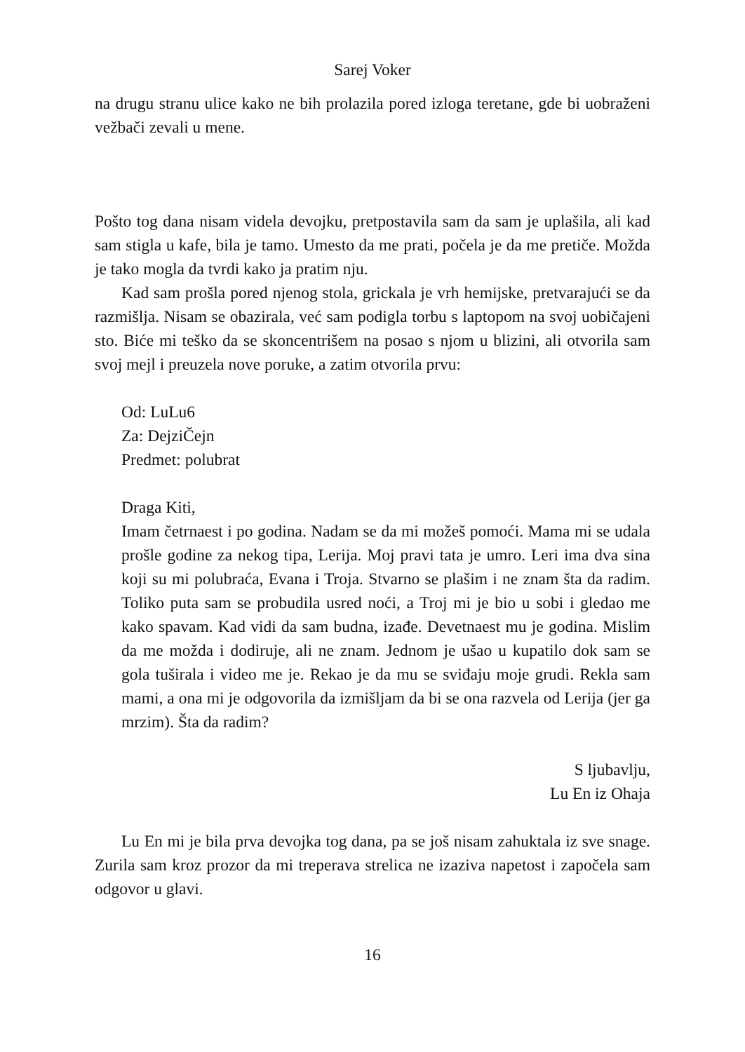Sarej Voker
na drugu stranu ulice kako ne bih prolazila pored izloga teretane, gde bi uobraženi vežbači zevali u mene.
Pošto tog dana nisam videla devojku, pretpostavila sam da sam je uplašila, ali kad sam stigla u kafe, bila je tamo. Umesto da me prati, počela je da me pretiče. Možda je tako mogla da tvrdi kako ja pratim nju.
Kad sam prošla pored njenog stola, grickala je vrh hemijske, pretvarajući se da razmišlja. Nisam se obazirala, već sam podigla torbu s laptopom na svoj uobičajeni sto. Biće mi teško da se skoncentrišem na posao s njom u blizini, ali otvorila sam svoj mejl i preuzela nove poruke, a zatim otvorila prvu:
Od: LuLu6
Za: DejziČejn
Predmet: polubrat
Draga Kiti,
Imam četrnaest i po godina. Nadam se da mi možeš pomoći. Mama mi se udala prošle godine za nekog tipa, Lerija. Moj pravi tata je umro. Leri ima dva sina koji su mi polubraća, Evana i Troja. Stvarno se plašim i ne znam šta da radim. Toliko puta sam se probudila usred noći, a Troj mi je bio u sobi i gledao me kako spavam. Kad vidi da sam budna, izađe. Devetnaest mu je godina. Mislim da me možda i dodiruje, ali ne znam. Jednom je ušao u kupatilo dok sam se gola tuširala i video me je. Rekao je da mu se sviđaju moje grudi. Rekla sam mami, a ona mi je odgovorila da izmišljam da bi se ona razvela od Lerija (jer ga mrzim). Šta da radim?
S ljubavlju,
Lu En iz Ohaja
Lu En mi je bila prva devojka tog dana, pa se još nisam zahuktala iz sve snage. Zurila sam kroz prozor da mi treperava strelica ne izaziva napetost i započela sam odgovor u glavi.
16